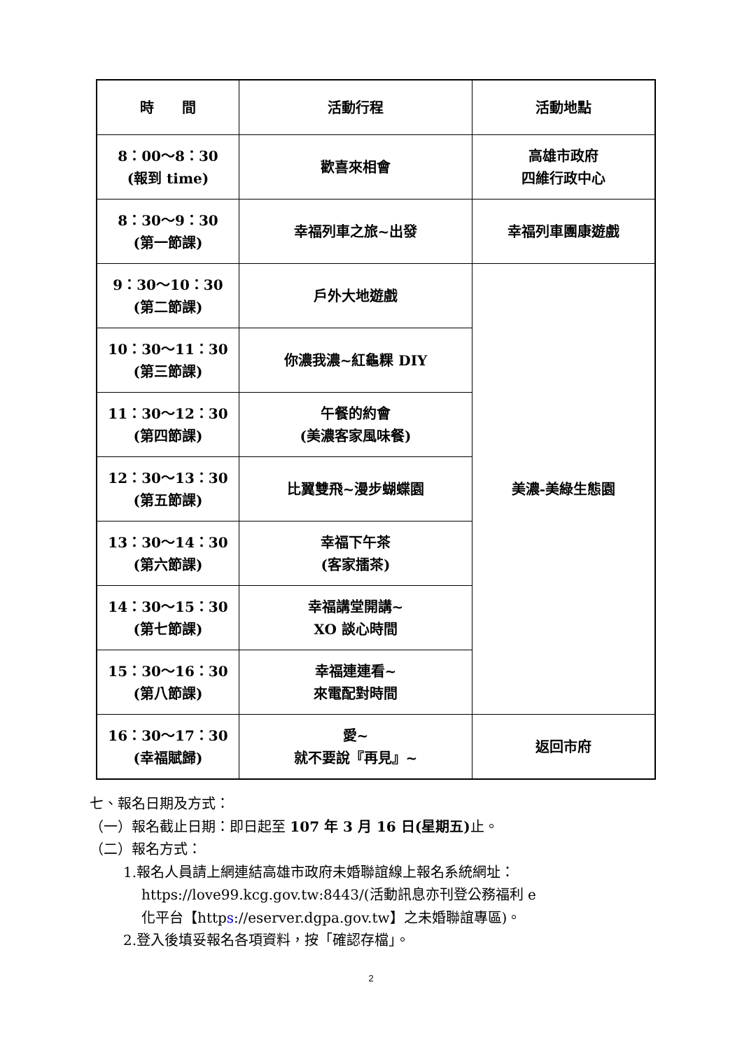| 時 間 | 活動行程 | 活動地點 |
| --- | --- | --- |
| 8：00～8：30 (報到 time) | 歡喜來相會 | 高雄市政府 四維行政中心 |
| 8：30～9：30 (第一節課) | 幸福列車之旅~出發 | 幸福列車團康遊戲 |
| 9：30～10：30 (第二節課) | 戶外大地遊戲 | 美濃-美綠生態園 |
| 10：30～11：30 (第三節課) | 你濃我濃~紅龜粿 DIY | |
| 11：30～12：30 (第四節課) | 午餐的約會 (美濃客家風味餐) | |
| 12：30～13：30 (第五節課) | 比翼雙飛~漫步蝴蝶園 | |
| 13：30～14：30 (第六節課) | 幸福下午茶 (客家擂茶) | |
| 14：30～15：30 (第七節課) | 幸福講堂開講~ XO 談心時間 | |
| 15：30～16：30 (第八節課) | 幸福連連看~ 來電配對時間 | |
| 16：30～17：30 (幸福賦歸) | 愛~ 就不要說『再見』~ | 返回市府 |
七、報名日期及方式：
（一）報名截止日期：即日起至 107 年 3 月 16 日(星期五) 止。
（二）報名方式：
1.報名人員請上網連結高雄市政府未婚聯誼線上報名系統網址：
https://love99.kcg.gov.tw:8443/(活動訊息亦刊登公務福利 e
化平台【https://eserver.dgpa.gov.tw】之未婚聯誼專區)。
2.登入後填妥報名各項資料，按「確認存檔」。
2